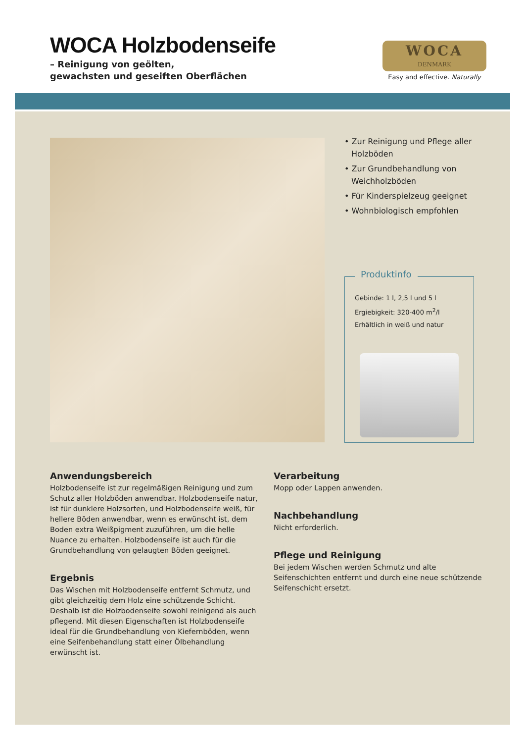WOCA Holzbodenseife
– Reinigung von geölten,
gewachsten und geseiften Oberflächen
WOCA
DENMARK
Easy and effective. Naturally
• Zur Reinigung und Pflege aller Holzböden
• Zur Grundbehandlung von Weichholzböden
• Für Kinderspielzeug geeignet
• Wohnbiologisch empfohlen
Produktinfo
Gebinde: 1 l, 2,5 l und 5 l
Ergiebigkeit: 320-400 m<sup>2</sup>/l
Erhältlich in weiß und natur
Anwendungsbereich
Holzbodenseife ist zur regelmäßigen Reinigung und zum Schutz aller Holzböden anwendbar. Holzbodenseife natur, ist für dunklere Holzsorten, und Holzbodenseife weiß, für hellere Böden anwendbar, wenn es erwünscht ist, dem Boden extra Weißpigment zuzuführen, um die helle Nuance zu erhalten. Holzbodenseife ist auch für die Grundbehandlung von gelaugten Böden geeignet.
Ergebnis
Das Wischen mit Holzbodenseife entfernt Schmutz, und gibt gleichzeitig dem Holz eine schützende Schicht. Deshalb ist die Holzbodenseife sowohl reinigend als auch pflegend. Mit diesen Eigenschaften ist Holzbodenseife ideal für die Grundbehandlung von Kiefernböden, wenn eine Seifenbehandlung statt einer Ölbehandlung erwünscht ist.
Verarbeitung
Mopp oder Lappen anwenden.
Nachbehandlung
Nicht erforderlich.
Pflege und Reinigung
Bei jedem Wischen werden Schmutz und alte Seifenschichten entfernt und durch eine neue schützende Seifenschicht ersetzt.